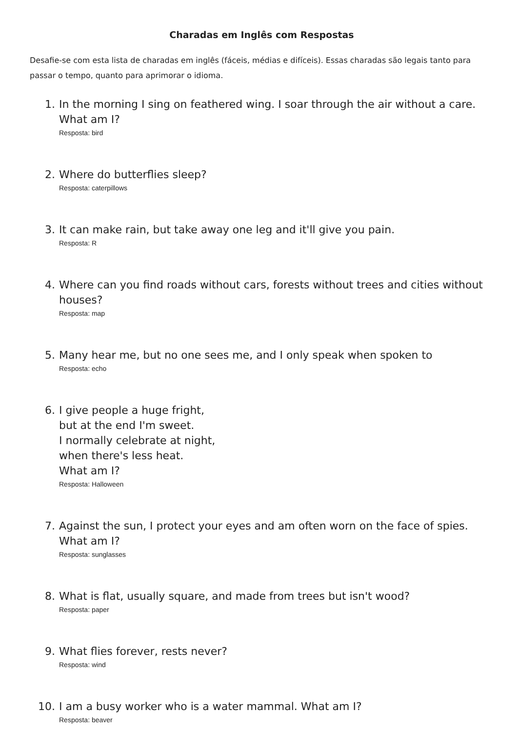Charadas em Inglês com Respostas
Desafie-se com esta lista de charadas em inglês (fáceis, médias e difíceis). Essas charadas são legais tanto para passar o tempo, quanto para aprimorar o idioma.
1. In the morning I sing on feathered wing. I soar through the air without a care. What am I?
Resposta: bird
2. Where do butterflies sleep?
Resposta: caterpillows
3. It can make rain, but take away one leg and it'll give you pain.
Resposta: R
4. Where can you find roads without cars, forests without trees and cities without houses?
Resposta: map
5. Many hear me, but no one sees me, and I only speak when spoken to
Resposta: echo
6. I give people a huge fright,
but at the end I'm sweet.
I normally celebrate at night,
when there's less heat.
What am I?
Resposta: Halloween
7. Against the sun, I protect your eyes and am often worn on the face of spies. What am I?
Resposta: sunglasses
8. What is flat, usually square, and made from trees but isn't wood?
Resposta: paper
9. What flies forever, rests never?
Resposta: wind
10. I am a busy worker who is a water mammal. What am I?
Resposta: beaver